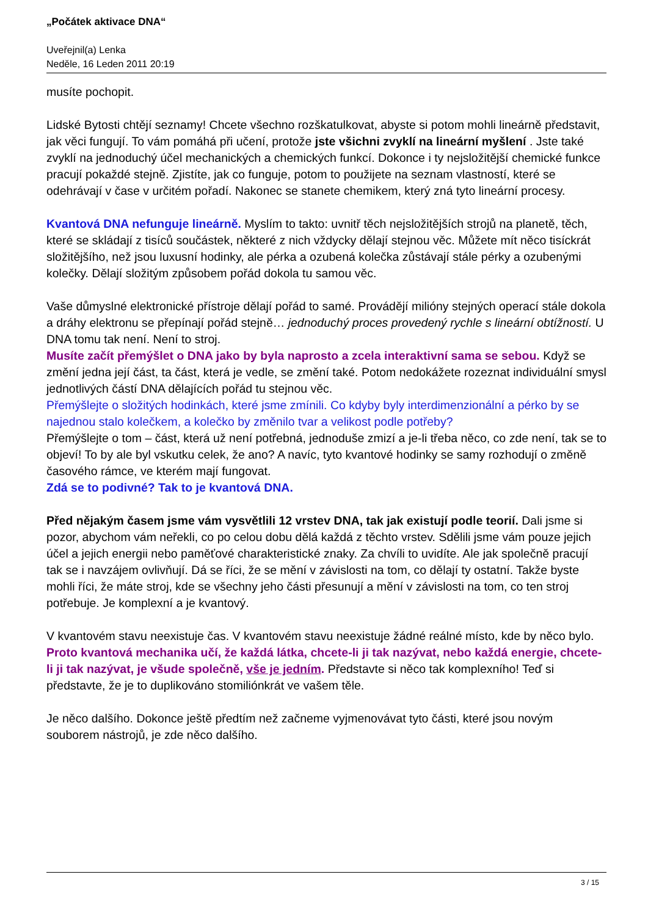„Počátek aktivace DNA“
Uveřejnil(a) Lenka
Neděle, 16 Leden 2011 20:19
musíte pochopit.
Lidské Bytosti chtějí seznamy! Chcete všechno rozškatulkovat, abyste si potom mohli lineárně představit, jak věci fungují. To vám pomáhá při učení, protože jste všichni zvyklí na lineární myšlení . Jste také zvyklí na jednoduchý účel mechanických a chemických funkcí. Dokonce i ty nejsložitější chemické funkce pracují pokaždé stejně. Zjistíte, jak co funguje, potom to použijete na seznam vlastností, které se odehrávají v čase v určitém pořadí. Nakonec se stanete chemikem, který zná tyto lineární procesy.
Kvantová DNA nefunguje lineárně. Myslím to takto: uvnitř těch nejsložitějších strojů na planetě, těch, které se skládají z tisíců součástek, některé z nich vždycky dělají stejnou věc. Můžete mít něco tisíckrát složitějšího, než jsou luxusní hodinky, ale pérka a ozubená kolečka zůstávají stále pérky a ozubenými kolečky. Dělají složitým způsobem pořád dokola tu samou věc.
Vaše důmyslné elektronické přístroje dělají pořád to samé. Provádějí milióny stejných operací stále dokola a dráhy elektronu se přepínají pořád stejně… jednoduchý proces provedený rychle s lineární obtížností. U DNA tomu tak není. Není to stroj.
Musíte začít přemýšlet o DNA jako by byla naprosto a zcela interaktivní sama se sebou. Když se změní jedna její část, ta část, která je vedle, se změní také. Potom nedokážete rozeznat individuální smysl jednotlivých částí DNA dělajících pořád tu stejnou věc.
Přemýšlejte o složitých hodinkách, které jsme zmínili. Co kdyby byly interdimenzionální a pérko by se najednou stalo kolečkem, a kolečko by změnilo tvar a velikost podle potřeby?
Přemýšlejte o tom – část, která už není potřebná, jednoduše zmizí a je-li třeba něco, co zde není, tak se to objeví! To by ale byl vskutku celek, že ano? A navíc, tyto kvantové hodinky se samy rozhodují o změně časového rámce, ve kterém mají fungovat.
Zdá se to podivné? Tak to je kvantová DNA.
Před nějakým časem jsme vám vysvětlili 12 vrstev DNA, tak jak existují podle teorií. Dali jsme si pozor, abychom vám neřekli, co po celou dobu dělá každá z těchto vrstev. Sdělili jsme vám pouze jejich účel a jejich energii nebo paměťové charakteristické znaky. Za chvíli to uvidíte. Ale jak společně pracují tak se i navzájem ovlivňují. Dá se říci, že se mění v závislosti na tom, co dělají ty ostatní. Takže byste mohli říci, že máte stroj, kde se všechny jeho části přesunují a mění v závislosti na tom, co ten stroj potřebuje. Je komplexní a je kvantový.
V kvantovém stavu neexistuje čas. V kvantovém stavu neexistuje žádné reálné místo, kde by něco bylo. Proto kvantová mechanika učí, že každá látka, chcete-li ji tak nazývat, nebo každá energie, chcete-li ji tak nazývat, je všude společně, vše je jedním. Představte si něco tak komplexního! Teď si představte, že je to duplikováno stomiliónkrát ve vašem těle.
Je něco dalšího. Dokonce ještě předtím než začneme vyjmenovávat tyto části, které jsou novým souborem nástrojů, je zde něco dalšího.
3 / 15